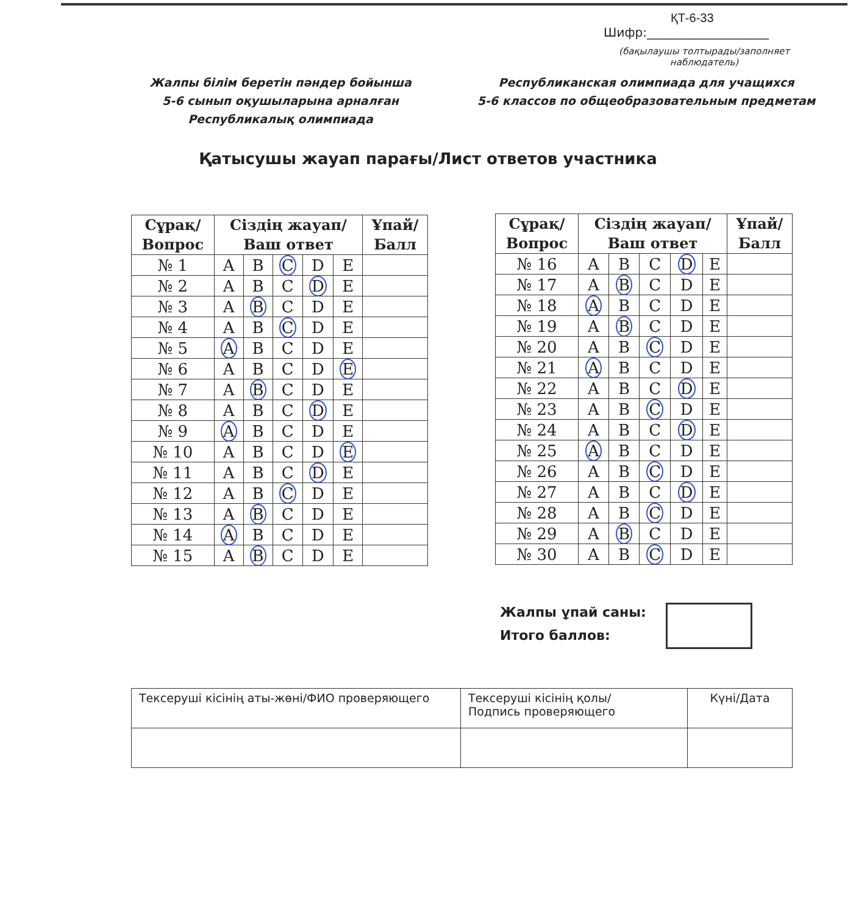ҚТ-6-33
Шифр:____________________
(бақылаушы толтырады/заполняет наблюдатель)
Жалпы білім беретін пәндер бойынша
5-6 сынып оқушыларына арналған Республикалық олимпиада
Республиканская олимпиада для учащихся
5-6 классов по общеобразовательным предметам
Қатысушы жауап парағы/Лист ответов участника
| Сұрақ/ Вопрос | Сіздің жауап/ Ваш ответ | | | | | Ұпай/ Балл |
| --- | --- | --- | --- | --- | --- | --- |
| № 1 | A | B | C | D | E | |
| № 2 | A | B | C | D | E | |
| № 3 | A | B | C | D | E | |
| № 4 | A | B | C | D | E | |
| № 5 | A | B | C | D | E | |
| № 6 | A | B | C | D | E | |
| № 7 | A | B | C | D | E | |
| № 8 | A | B | C | D | E | |
| № 9 | A | B | C | D | E | |
| № 10 | A | B | C | D | E | |
| № 11 | A | B | C | D | E | |
| № 12 | A | B | C | D | E | |
| № 13 | A | B | C | D | E | |
| № 14 | A | B | C | D | E | |
| № 15 | A | B | C | D | E | |
| Сұрақ/ Вопрос | Сіздің жауап/ Ваш ответ | | | | | Ұпай/ Балл |
| --- | --- | --- | --- | --- | --- | --- |
| № 16 | A | B | C | D | E | |
| № 17 | A | B | C | D | E | |
| № 18 | A | B | C | D | E | |
| № 19 | A | B | C | D | E | |
| № 20 | A | B | C | D | E | |
| № 21 | A | B | C | D | E | |
| № 22 | A | B | C | D | E | |
| № 23 | A | B | C | D | E | |
| № 24 | A | B | C | D | E | |
| № 25 | A | B | C | D | E | |
| № 26 | A | B | C | D | E | |
| № 27 | A | B | C | D | E | |
| № 28 | A | B | C | D | E | |
| № 29 | A | B | C | D | E | |
| № 30 | A | B | C | D | E | |
Жалпы ұпай саны:
Итого баллов:
| Тексеруші кісінің аты-жөні/ФИО проверяющего | Тексеруші кісінің қолы/ Подпись проверяющего | Күні/Дата |